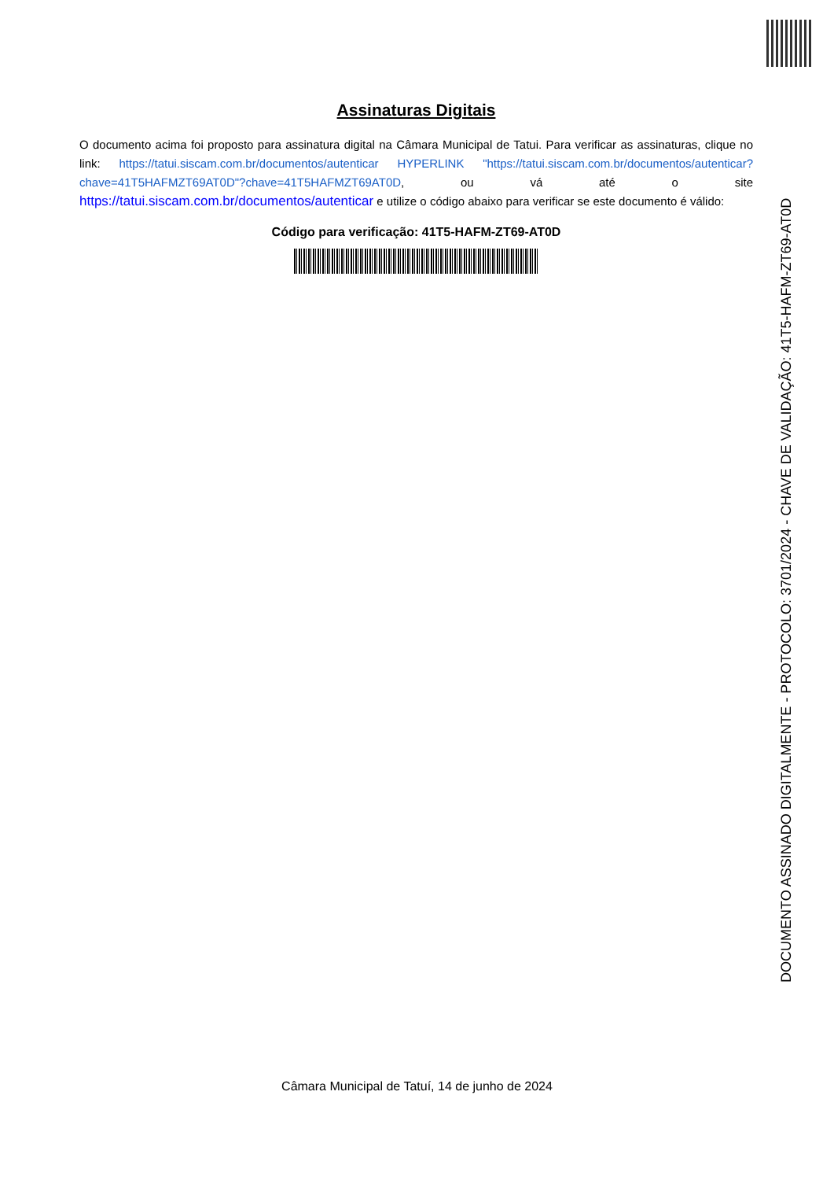Assinaturas Digitais
O documento acima foi proposto para assinatura digital na Câmara Municipal de Tatui. Para verificar as assinaturas, clique no link: https://tatui.siscam.com.br/documentos/autenticar HYPERLINK "https://tatui.siscam.com.br/documentos/autenticar?chave=41T5HAFMZT69AT0D"?chave=41T5HAFMZT69AT0D, ou vá até o site https://tatui.siscam.com.br/documentos/autenticar e utilize o código abaixo para verificar se este documento é válido:
Código para verificação: 41T5-HAFM-ZT69-AT0D
DOCUMENTO ASSINADO DIGITALMENTE - PROTOCOLO: 3701/2024 - CHAVE DE VALIDAÇÃO: 41T5-HAFM-ZT69-AT0D
Câmara Municipal de Tatuí, 14 de junho de 2024